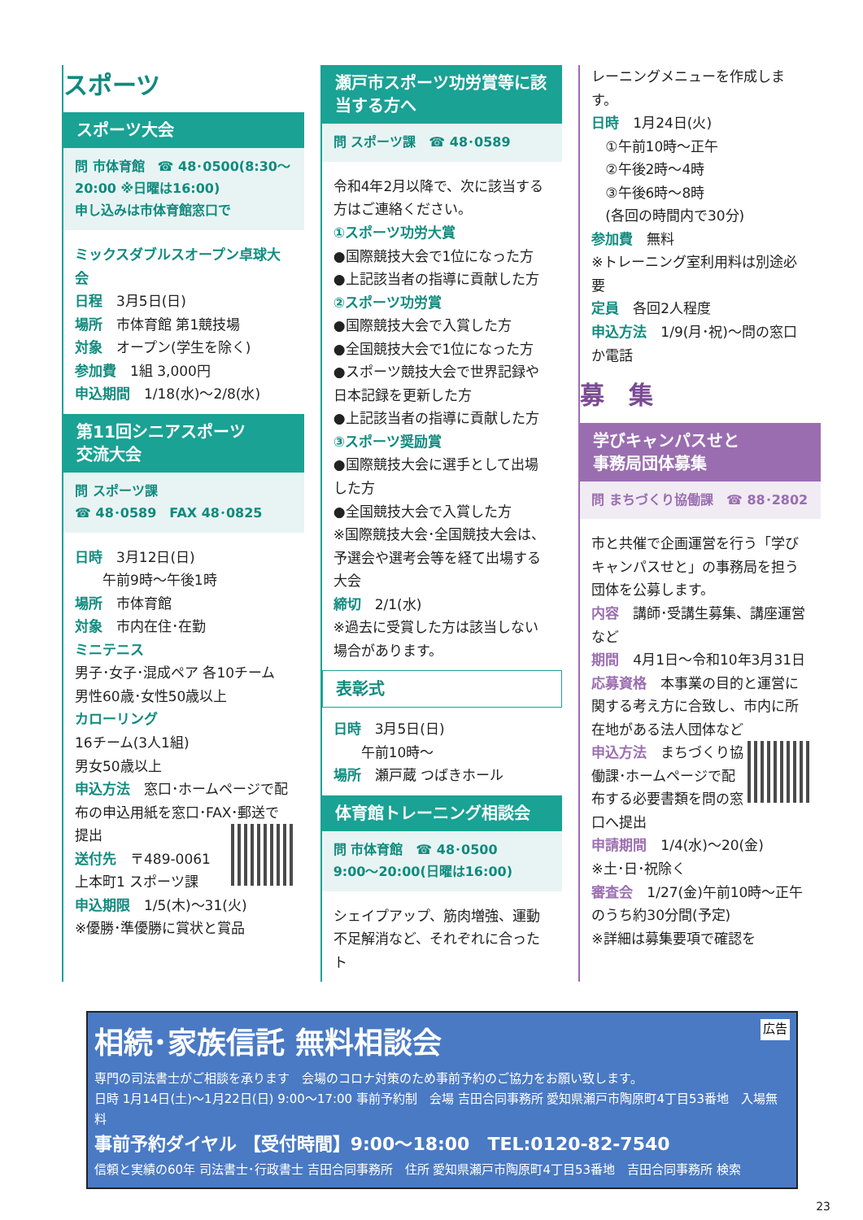スポーツ
スポーツ大会
問 市体育館　☎ 48･0500(8:30～20:00 ※日曜は16:00)
申し込みは市体育館窓口で
ミックスダブルスオープン卓球大会
日程　3月5日(日)
場所　市体育館 第1競技場
対象　オープン(学生を除く)
参加費　1組 3,000円
申込期間　1/18(水)～2/8(水)
第11回シニアスポーツ
交流大会
問 スポーツ課
☎ 48･0589　FAX 48･0825
日時　3月12日(日)
　　午前9時～午後1時
場所　市体育館
対象　市内在住･在勤
ミニテニス
男子･女子･混成ペア 各10チーム
男性60歳･女性50歳以上
カローリング
16チーム(3人1組)
男女50歳以上
申込方法　窓口･ホームページで配布の申込用紙を窓口･FAX･郵送で提出
送付先　〒489-0061
上本町1 スポーツ課
申込期限　1/5(木)～31(火)
※優勝･準優勝に賞状と賞品
瀬戸市スポーツ功労賞等に該当する方へ
問 スポーツ課　☎ 48･0589
令和4年2月以降で、次に該当する方はご連絡ください。
①スポーツ功労大賞
●国際競技大会で1位になった方
●上記該当者の指導に貢献した方
②スポーツ功労賞
●国際競技大会で入賞した方
●全国競技大会で1位になった方
●スポーツ競技大会で世界記録や日本記録を更新した方
●上記該当者の指導に貢献した方
③スポーツ奨励賞
●国際競技大会に選手として出場した方
●全国競技大会で入賞した方
※国際競技大会･全国競技大会は、予選会や選考会等を経て出場する大会
締切　2/1(水)
※過去に受賞した方は該当しない場合があります。
表彰式
日時　3月5日(日)
　　午前10時～
場所　瀬戸蔵 つばきホール
体育館トレーニング相談会
問 市体育館　☎ 48･0500
9:00～20:00(日曜は16:00)
シェイプアップ、筋肉増強、運動不足解消など、それぞれに合ったト
レーニングメニューを作成します。
日時　1月24日(火)
　①午前10時～正午
　②午後2時～4時
　③午後6時～8時
　(各回の時間内で30分)
参加費　無料
※トレーニング室利用料は別途必要
定員　各回2人程度
申込方法　1/9(月･祝)～問の窓口か電話
募　集
学びキャンパスせと
事務局団体募集
問 まちづくり協働課　☎ 88･2802
市と共催で企画運営を行う「学びキャンパスせと」の事務局を担う団体を公募します。
内容　講師･受講生募集、講座運営など
期間　4月1日～令和10年3月31日
応募資格　本事業の目的と運営に関する考え方に合致し、市内に所在地がある法人団体など
申込方法　まちづくり協働課･ホームページで配布する必要書類を問の窓口へ提出
申請期間　1/4(水)～20(金)
※土･日･祝除く
審査会　1/27(金)午前10時～正午のうち約30分間(予定)
※詳細は募集要項で確認を
広告
相続･家族信託 無料相談会
専門の司法書士がご相談を承ります　会場のコロナ対策のため事前予約のご協力をお願い致します。
日時 1月14日(土)～1月22日(日) 9:00～17:00 事前予約制　会場 吉田合同事務所 愛知県瀬戸市陶原町4丁目53番地　入場無料
事前予約ダイヤル 【受付時間】9:00～18:00　TEL:0120-82-7540
信頼と実績の60年 司法書士･行政書士 吉田合同事務所　住所 愛知県瀬戸市陶原町4丁目53番地　吉田合同事務所 検索
23